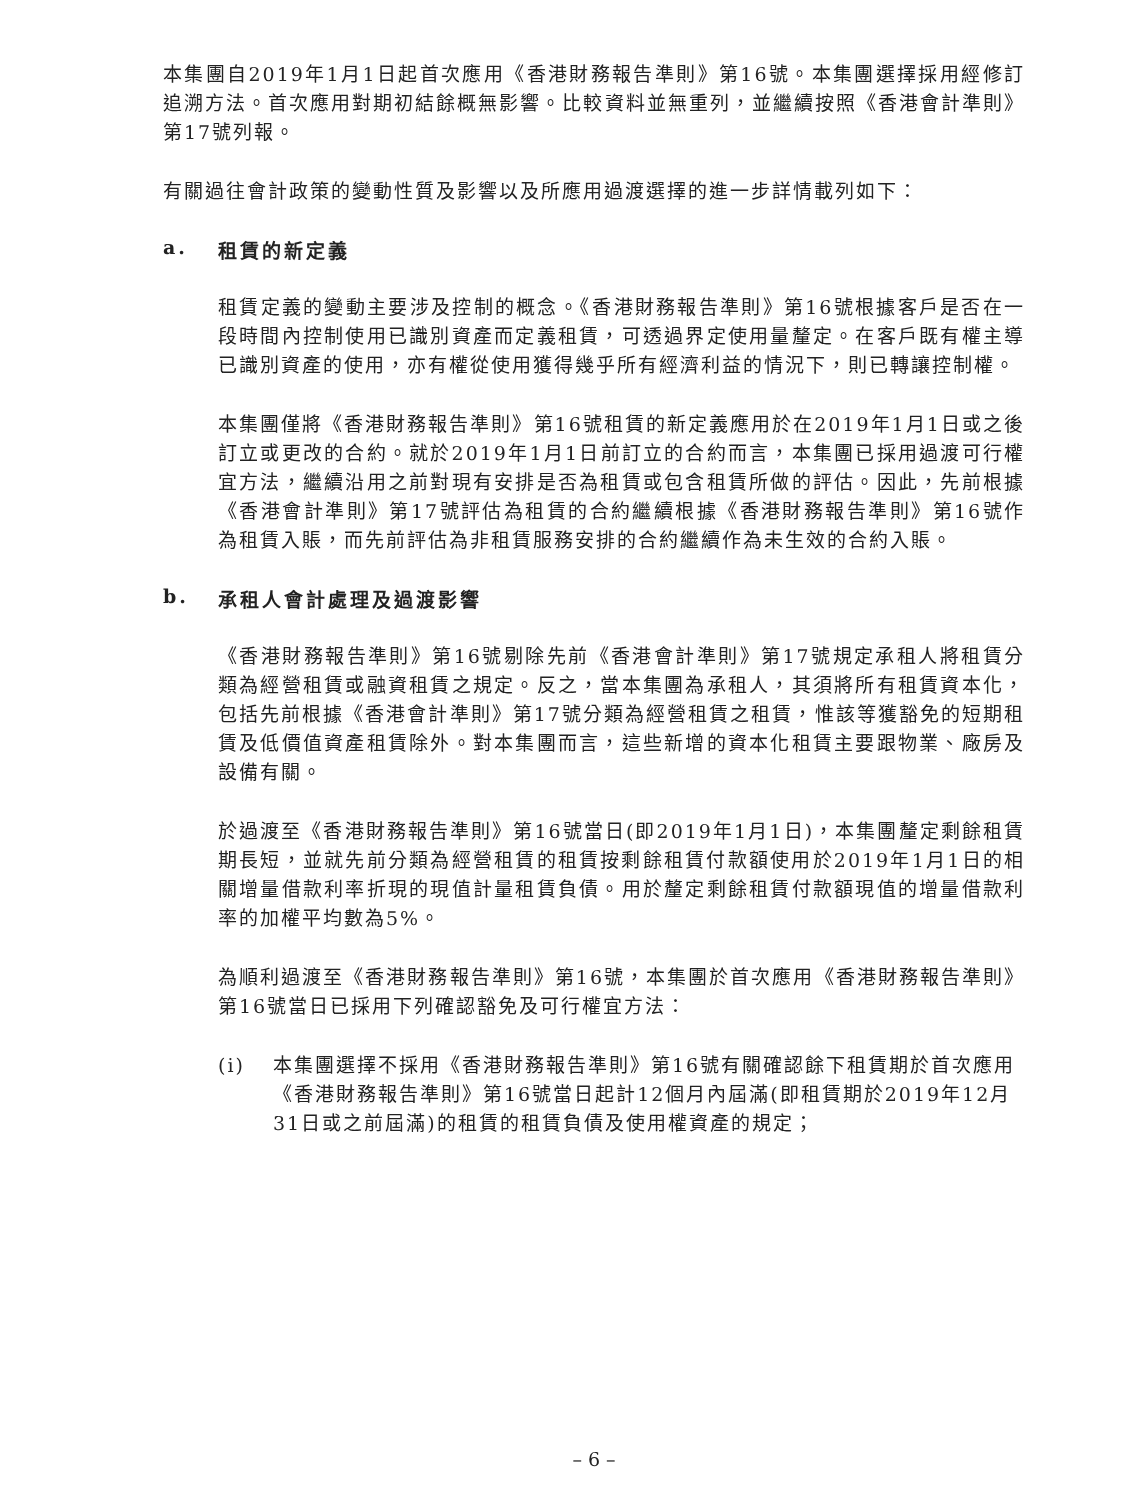本集團自2019年1月1日起首次應用《香港財務報告準則》第16號。本集團選擇採用經修訂追溯方法。首次應用對期初結餘概無影響。比較資料並無重列，並繼續按照《香港會計準則》第17號列報。
有關過往會計政策的變動性質及影響以及所應用過渡選擇的進一步詳情載列如下：
a. 租賃的新定義
租賃定義的變動主要涉及控制的概念。《香港財務報告準則》第16號根據客戶是否在一段時間內控制使用已識別資產而定義租賃，可透過界定使用量釐定。在客戶既有權主導已識別資產的使用，亦有權從使用獲得幾乎所有經濟利益的情況下，則已轉讓控制權。
本集團僅將《香港財務報告準則》第16號租賃的新定義應用於在2019年1月1日或之後訂立或更改的合約。就於2019年1月1日前訂立的合約而言，本集團已採用過渡可行權宜方法，繼續沿用之前對現有安排是否為租賃或包含租賃所做的評估。因此，先前根據《香港會計準則》第17號評估為租賃的合約繼續根據《香港財務報告準則》第16號作為租賃入賬，而先前評估為非租賃服務安排的合約繼續作為未生效的合約入賬。
b. 承租人會計處理及過渡影響
《香港財務報告準則》第16號剔除先前《香港會計準則》第17號規定承租人將租賃分類為經營租賃或融資租賃之規定。反之，當本集團為承租人，其須將所有租賃資本化，包括先前根據《香港會計準則》第17號分類為經營租賃之租賃，惟該等獲豁免的短期租賃及低價值資產租賃除外。對本集團而言，這些新增的資本化租賃主要跟物業、廠房及設備有關。
於過渡至《香港財務報告準則》第16號當日(即2019年1月1日)，本集團釐定剩餘租賃期長短，並就先前分類為經營租賃的租賃按剩餘租賃付款額使用於2019年1月1日的相關增量借款利率折現的現值計量租賃負債。用於釐定剩餘租賃付款額現值的增量借款利率的加權平均數為5%。
為順利過渡至《香港財務報告準則》第16號，本集團於首次應用《香港財務報告準則》第16號當日已採用下列確認豁免及可行權宜方法：
(i) 本集團選擇不採用《香港財務報告準則》第16號有關確認餘下租賃期於首次應用《香港財務報告準則》第16號當日起計12個月內屆滿(即租賃期於2019年12月31日或之前屆滿)的租賃的租賃負債及使用權資產的規定；
– 6 –